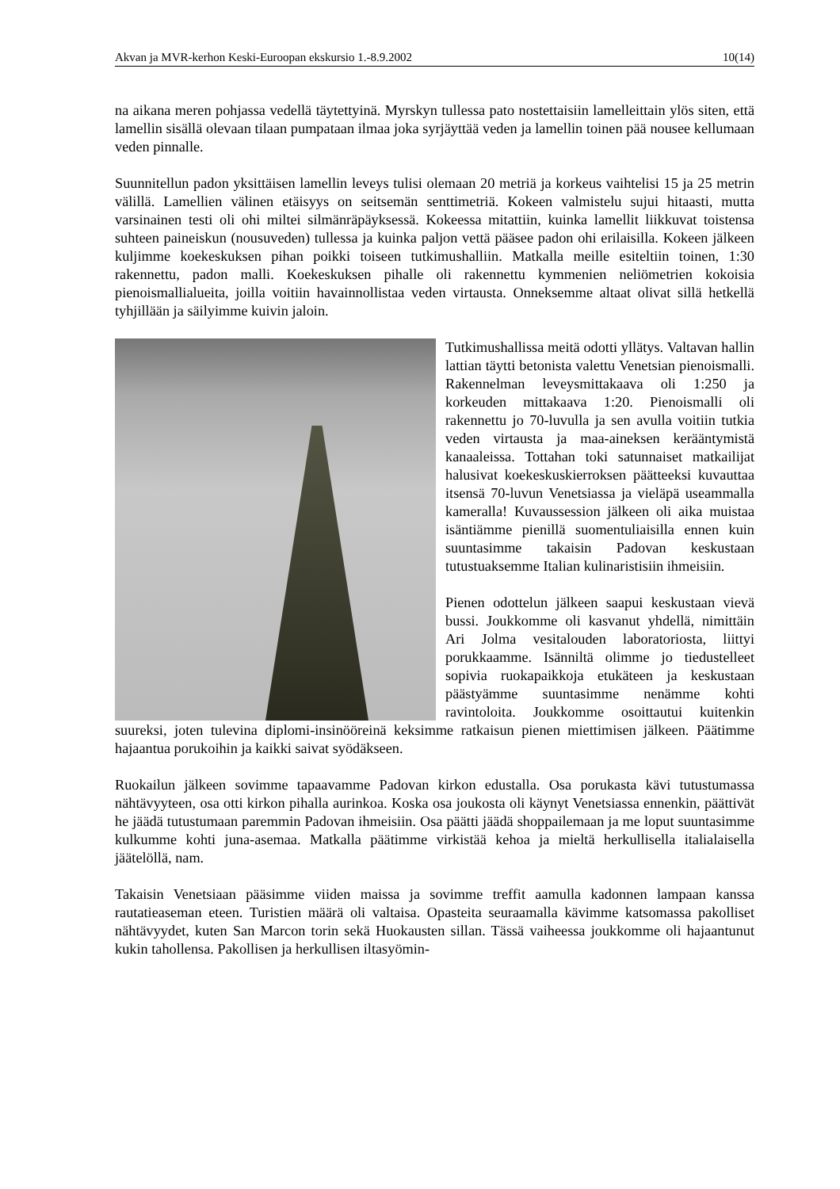Akvan ja MVR-kerhon Keski-Euroopan ekskursio 1.-8.9.2002 10(14)
na aikana meren pohjassa vedellä täytettyinä. Myrskyn tullessa pato nostettaisiin lamelleittain ylös siten, että lamellin sisällä olevaan tilaan pumpataan ilmaa joka syrjäyttää veden ja lamellin toinen pää nousee kellumaan veden pinnalle.
Suunnitellun padon yksittäisen lamellin leveys tulisi olemaan 20 metriä ja korkeus vaihtelisi 15 ja 25 metrin välillä. Lamellien välinen etäisyys on seitsemän senttimetriä. Kokeen valmistelu sujui hitaasti, mutta varsinainen testi oli ohi miltei silmänräpäyksessä. Kokeessa mitattiin, kuinka lamellit liikkuvat toistensa suhteen paineiskun (nousuveden) tullessa ja kuinka paljon vettä pääsee padon ohi erilaisilla. Kokeen jälkeen kuljimme koekeskuksen pihan poikki toiseen tutkimushalliin. Matkalla meille esiteltiin toinen, 1:30 rakennettu, padon malli. Koekeskuksen pihalle oli rakennettu kymmenien neliömetrien kokoisia pienoismallialueita, joilla voitiin havainnollistaa veden virtausta. Onneksemme altaat olivat sillä hetkellä tyhjillään ja säilyimme kuivin jaloin.
Tutkimushallissa meitä odotti yllätys. Valtavan hallin lattian täytti betonista valettu Venetsian pienoismalli. Rakennelman leveysmittakaava oli 1:250 ja korkeuden mittakaava 1:20. Pienoismalli oli rakennettu jo 70-luvulla ja sen avulla voitiin tutkia veden virtausta ja maa-aineksen kerääntymistä kanaaleissa. Tottahan toki satunnaiset matkailijat halusivat koekeskuskierroksen päätteeksi kuvauttaa itsensä 70-luvun Venetsiassa ja vieläpä useammalla kameralla! Kuvaussession jälkeen oli aika muistaa isäntiämme pienillä suomentuliaisilla ennen kuin suuntasimme takaisin Padovan keskustaan tutustuaksemme Italian kulinaristisiin ihmeisiin.
Pienen odottelun jälkeen saapui keskustaan vievä bussi. Joukkomme oli kasvanut yhdellä, nimittäin Ari Jolma vesitalouden laboratoriosta, liittyi porukkaamme. Isänniltä olimme jo tiedustelleet sopivia ruokapaikkoja etukäteen ja keskustaan päästyämme suuntasimme nenämme kohti ravintoloita. Joukkomme osoittautui kuitenkin suureksi, joten tulevina diplomi-insinööreinä keksimme ratkaisun pienen miettimisen jälkeen. Päätimme hajaantua porukoihin ja kaikki saivat syödäkseen.
Ruokailun jälkeen sovimme tapaavamme Padovan kirkon edustalla. Osa porukasta kävi tutustumassa nähtävyyteen, osa otti kirkon pihalla aurinkoa. Koska osa joukosta oli käynyt Venetsiassa ennenkin, päättivät he jäädä tutustumaan paremmin Padovan ihmeisiin. Osa päätti jäädä shoppailemaan ja me loput suuntasimme kulkumme kohti juna-asemaa. Matkalla päätimme virkistää kehoa ja mieltä herkullisella italialaisella jäätelöllä, nam.
Takaisin Venetsiaan pääsimme viiden maissa ja sovimme treffit aamulla kadonnen lampaan kanssa rautatieaseman eteen. Turistien määrä oli valtaisa. Opasteita seuraamalla kävimme katsomassa pakolliset nähtävyydet, kuten San Marcon torin sekä Huokausten sillan. Tässä vaiheessa joukkomme oli hajaantunut kukin tahollensa. Pakollisen ja herkullisen iltasyömin-